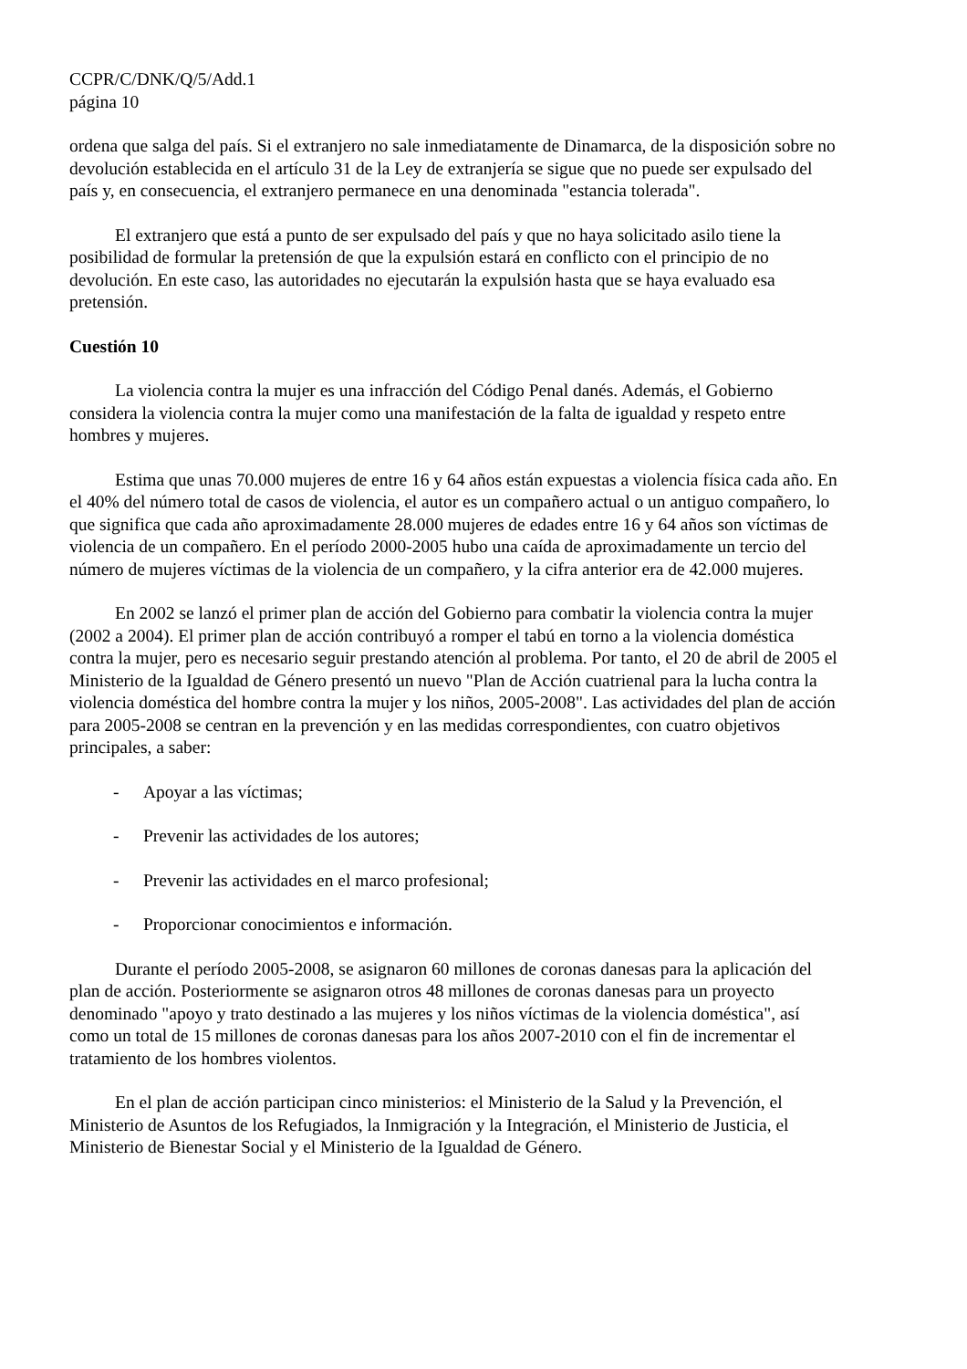CCPR/C/DNK/Q/5/Add.1
página 10
ordena que salga del país. Si el extranjero no sale inmediatamente de Dinamarca, de la disposición sobre no devolución establecida en el artículo 31 de la Ley de extranjería se sigue que no puede ser expulsado del país y, en consecuencia, el extranjero permanece en una denominada "estancia tolerada".
El extranjero que está a punto de ser expulsado del país y que no haya solicitado asilo tiene la posibilidad de formular la pretensión de que la expulsión estará en conflicto con el principio de no devolución. En este caso, las autoridades no ejecutarán la expulsión hasta que se haya evaluado esa pretensión.
Cuestión 10
La violencia contra la mujer es una infracción del Código Penal danés. Además, el Gobierno considera la violencia contra la mujer como una manifestación de la falta de igualdad y respeto entre hombres y mujeres.
Estima que unas 70.000 mujeres de entre 16 y 64 años están expuestas a violencia física cada año. En el 40% del número total de casos de violencia, el autor es un compañero actual o un antiguo compañero, lo que significa que cada año aproximadamente 28.000 mujeres de edades entre 16 y 64 años son víctimas de violencia de un compañero. En el período 2000-2005 hubo una caída de aproximadamente un tercio del número de mujeres víctimas de la violencia de un compañero, y la cifra anterior era de 42.000 mujeres.
En 2002 se lanzó el primer plan de acción del Gobierno para combatir la violencia contra la mujer (2002 a 2004). El primer plan de acción contribuyó a romper el tabú en torno a la violencia doméstica contra la mujer, pero es necesario seguir prestando atención al problema. Por tanto, el 20 de abril de 2005 el Ministerio de la Igualdad de Género presentó un nuevo "Plan de Acción cuatrienal para la lucha contra la violencia doméstica del hombre contra la mujer y los niños, 2005-2008". Las actividades del plan de acción para 2005-2008 se centran en la prevención y en las medidas correspondientes, con cuatro objetivos principales, a saber:
- Apoyar a las víctimas;
- Prevenir las actividades de los autores;
- Prevenir las actividades en el marco profesional;
- Proporcionar conocimientos e información.
Durante el período 2005-2008, se asignaron 60 millones de coronas danesas para la aplicación del plan de acción. Posteriormente se asignaron otros 48 millones de coronas danesas para un proyecto denominado "apoyo y trato destinado a las mujeres y los niños víctimas de la violencia doméstica", así como un total de 15 millones de coronas danesas para los años 2007-2010 con el fin de incrementar el tratamiento de los hombres violentos.
En el plan de acción participan cinco ministerios: el Ministerio de la Salud y la Prevención, el Ministerio de Asuntos de los Refugiados, la Inmigración y la Integración, el Ministerio de Justicia, el Ministerio de Bienestar Social y el Ministerio de la Igualdad de Género.